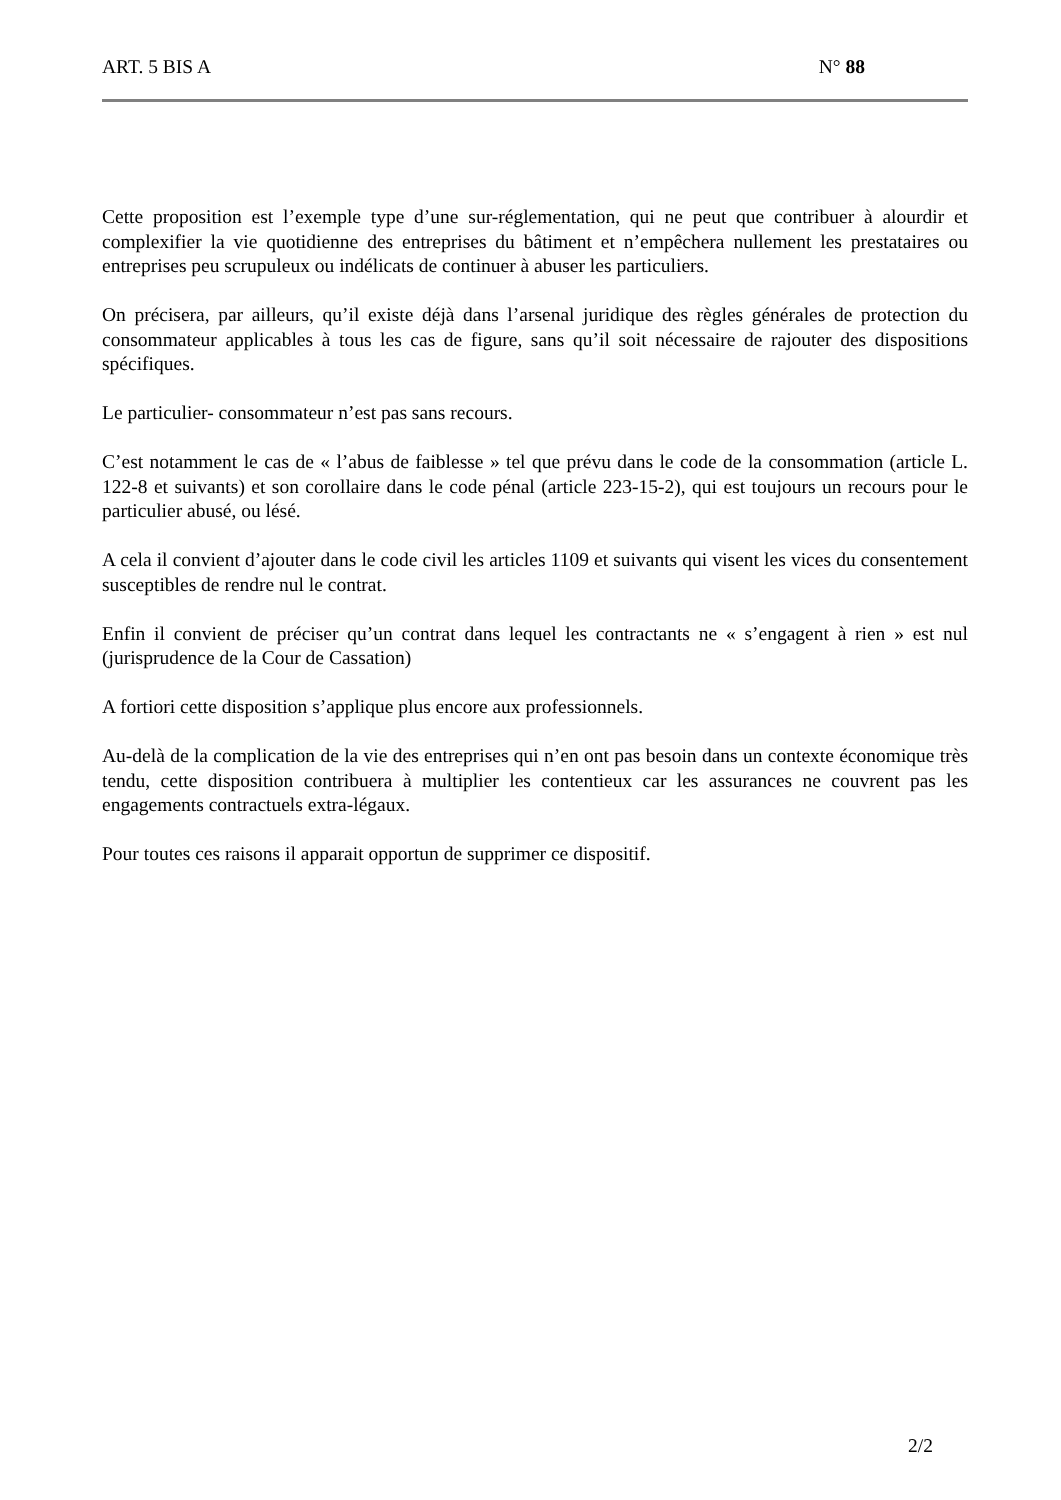ART. 5 BIS A N° 88
Cette proposition est l’exemple type d’une sur-réglementation, qui ne peut que contribuer à alourdir et complexifier la vie quotidienne des entreprises du bâtiment et n’empêchera nullement les prestataires ou entreprises peu scrupuleux ou indélicats de continuer à abuser les particuliers.
On précisera, par ailleurs, qu’il existe déjà dans l’arsenal juridique des règles générales de protection du consommateur applicables à tous les cas de figure, sans qu’il soit nécessaire de rajouter des dispositions spécifiques.
Le particulier- consommateur n’est pas sans recours.
C’est notamment le cas de « l’abus de faiblesse » tel que prévu dans le code de la consommation (article L. 122-8 et suivants) et son corollaire dans le code pénal (article 223-15-2), qui est toujours un recours pour le particulier abusé, ou lésé.
A cela il convient d’ajouter dans le code civil les articles 1109 et suivants qui visent les vices du consentement susceptibles de rendre nul le contrat.
Enfin il convient de préciser qu’un contrat dans lequel les contractants ne « s’engagent à rien » est nul (jurisprudence de la Cour de Cassation)
A fortiori cette disposition s’applique plus encore aux professionnels.
Au-delà de la complication de la vie des entreprises qui n’en ont pas besoin dans un contexte économique très tendu, cette disposition contribuera à multiplier les contentieux car les assurances ne couvrent pas les engagements contractuels extra-légaux.
Pour toutes ces raisons il apparait opportun de supprimer ce dispositif.
2/2